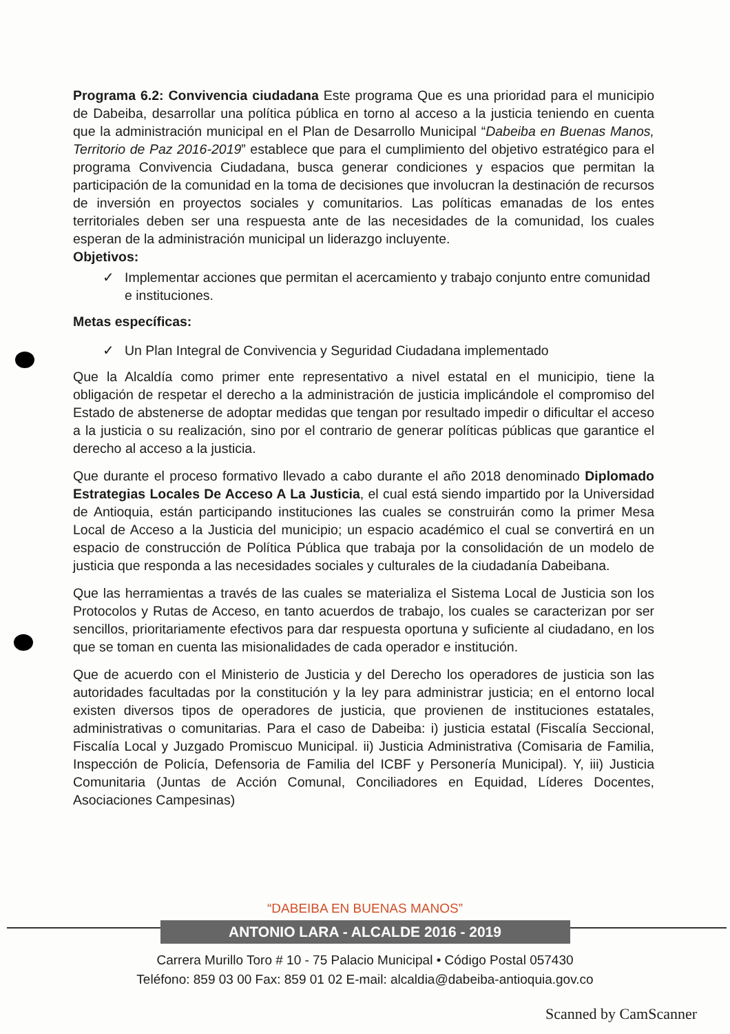Programa 6.2: Convivencia ciudadana Este programa Que es una prioridad para el municipio de Dabeiba, desarrollar una política pública en torno al acceso a la justicia teniendo en cuenta que la administración municipal en el Plan de Desarrollo Municipal “Dabeiba en Buenas Manos, Territorio de Paz 2016-2019” establece que para el cumplimiento del objetivo estratégico para el programa Convivencia Ciudadana, busca generar condiciones y espacios que permitan la participación de la comunidad en la toma de decisiones que involucran la destinación de recursos de inversión en proyectos sociales y comunitarios. Las políticas emanadas de los entes territoriales deben ser una respuesta ante de las necesidades de la comunidad, los cuales esperan de la administración municipal un liderazgo incluyente.
Objetivos:
✓ Implementar acciones que permitan el acercamiento y trabajo conjunto entre comunidad e instituciones.
Metas específicas:
✓ Un Plan Integral de Convivencia y Seguridad Ciudadana implementado
Que la Alcaldía como primer ente representativo a nivel estatal en el municipio, tiene la obligación de respetar el derecho a la administración de justicia implicándole el compromiso del Estado de abstenerse de adoptar medidas que tengan por resultado impedir o dificultar el acceso a la justicia o su realización, sino por el contrario de generar políticas públicas que garantice el derecho al acceso a la justicia.
Que durante el proceso formativo llevado a cabo durante el año 2018 denominado Diplomado Estrategias Locales De Acceso A La Justicia, el cual está siendo impartido por la Universidad de Antioquia, están participando instituciones las cuales se construirán como la primer Mesa Local de Acceso a la Justicia del municipio; un espacio académico el cual se convertirá en un espacio de construcción de Política Pública que trabaja por la consolidación de un modelo de justicia que responda a las necesidades sociales y culturales de la ciudadanía Dabeibana.
Que las herramientas a través de las cuales se materializa el Sistema Local de Justicia son los Protocolos y Rutas de Acceso, en tanto acuerdos de trabajo, los cuales se caracterizan por ser sencillos, prioritariamente efectivos para dar respuesta oportuna y suficiente al ciudadano, en los que se toman en cuenta las misionalidades de cada operador e institución.
Que de acuerdo con el Ministerio de Justicia y del Derecho los operadores de justicia son las autoridades facultadas por la constitución y la ley para administrar justicia; en el entorno local existen diversos tipos de operadores de justicia, que provienen de instituciones estatales, administrativas o comunitarias. Para el caso de Dabeiba: i) justicia estatal (Fiscalía Seccional, Fiscalía Local y Juzgado Promiscuo Municipal. ii) Justicia Administrativa (Comisaria de Familia, Inspección de Policía, Defensoria de Familia del ICBF y Personería Municipal). Y, iii) Justicia Comunitaria (Juntas de Acción Comunal, Conciliadores en Equidad, Líderes Docentes, Asociaciones Campesinas)
“DABEIBA EN BUENAS MANOS”
ANTONIO LARA - ALCALDE 2016 - 2019
Carrera Murillo Toro # 10 - 75 Palacio Municipal • Código Postal 057430
Teléfono: 859 03 00 Fax: 859 01 02 E-mail: alcaldia@dabeiba-antioquia.gov.co
Scanned by CamScanner